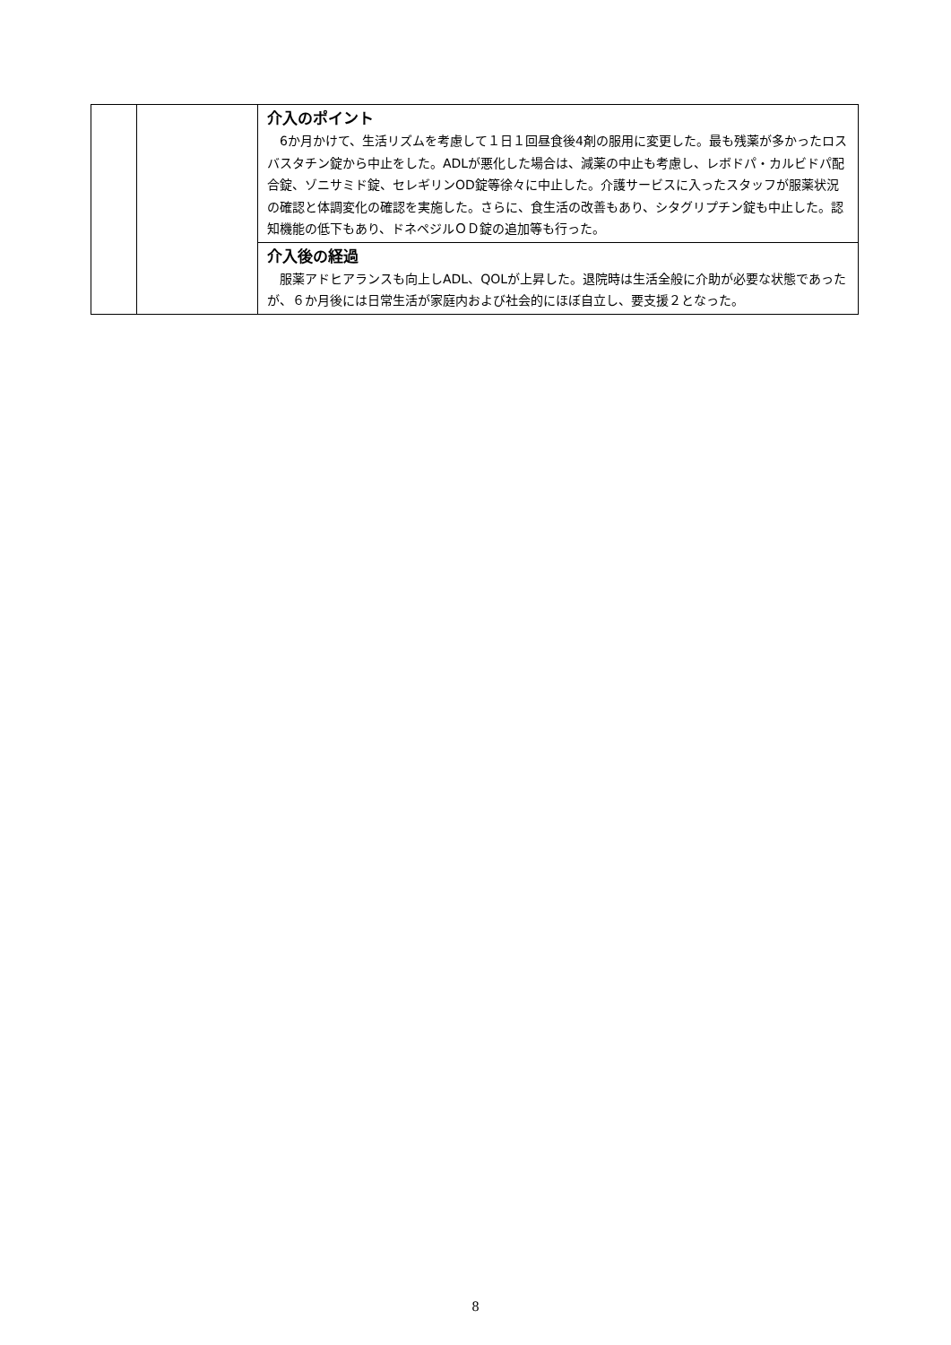| | | 介入のポイント 6か月かけて、生活リズムを考慮して１日１回昼食後4剤の服用に変更した。最も残薬が多かったロスバスタチン錠から中止をした。ADLが悪化した場合は、減薬の中止も考慮し、レボドパ・カルビドパ配合錠、ゾニサミド錠、セレギリンOD錠等徐々に中止した。介護サービスに入ったスタッフが服薬状況の確認と体調変化の確認を実施した。さらに、食生活の改善もあり、シタグリプチン錠も中止した。認知機能の低下もあり、ドネペジルＯＤ錠の追加等も行った。 |
| | | 介入後の経過 服薬アドヒアランスも向上しADL、QOLが上昇した。退院時は生活全般に介助が必要な状態であったが、６か月後には日常生活が家庭内および社会的にほぼ自立し、要支援２となった。 |
8